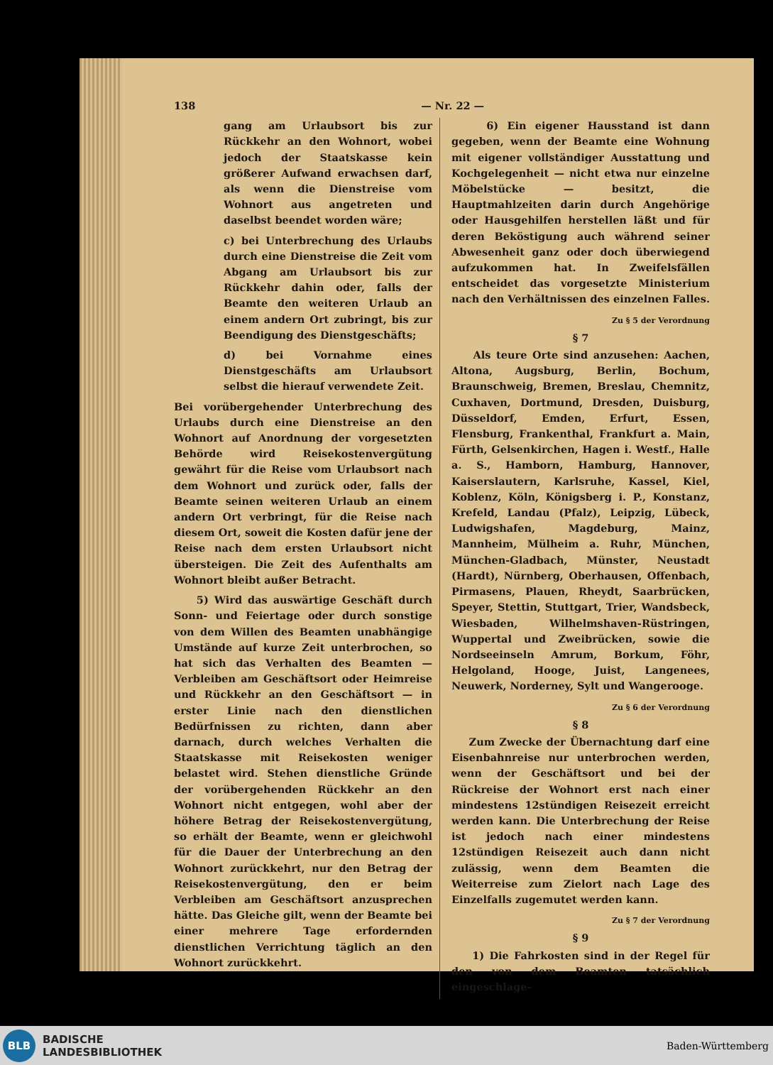138 — Nr. 22 —
gang am Urlaubsort bis zur Rückkehr an den Wohnort, wobei jedoch der Staatskasse kein größerer Aufwand erwachsen darf, als wenn die Dienstreise vom Wohnort aus angetreten und daselbst beendet worden wäre;
c) bei Unterbrechung des Urlaubs durch eine Dienstreise die Zeit vom Abgang am Urlaubsort bis zur Rückkehr dahin oder, falls der Beamte den weiteren Urlaub an einem andern Ort zubringt, bis zur Beendigung des Dienstgeschäfts;
d) bei Vornahme eines Dienstgeschäfts am Urlaubsort selbst die hierauf verwendete Zeit.
Bei vorübergehender Unterbrechung des Urlaubs durch eine Dienstreise an den Wohnort auf Anordnung der vorgesetzten Behörde wird Reisekostenvergütung gewährt für die Reise vom Urlaubsort nach dem Wohnort und zurück oder, falls der Beamte seinen weiteren Urlaub an einem andern Ort verbringt, für die Reise nach diesem Ort, soweit die Kosten dafür jene der Reise nach dem ersten Urlaubsort nicht übersteigen. Die Zeit des Aufenthalts am Wohnort bleibt außer Betracht.
5) Wird das auswärtige Geschäft durch Sonn- und Feiertage oder durch sonstige von dem Willen des Beamten unabhängige Umstände auf kurze Zeit unterbrochen, so hat sich das Verhalten des Beamten — Verbleiben am Geschäftsort oder Heimreise und Rückkehr an den Geschäftsort — in erster Linie nach den dienstlichen Bedürfnissen zu richten, dann aber darnach, durch welches Verhalten die Staatskasse mit Reisekosten weniger belastet wird. Stehen dienstliche Gründe der vorübergehenden Rückkehr an den Wohnort nicht entgegen, wohl aber der höhere Betrag der Reisekostenvergütung, so erhält der Beamte, wenn er gleichwohl für die Dauer der Unterbrechung an den Wohnort zurückkehrt, nur den Betrag der Reisekostenvergütung, den er beim Verbleiben am Geschäftsort anzusprechen hätte. Das Gleiche gilt, wenn der Beamte bei einer mehrere Tage erfordernden dienstlichen Verrichtung täglich an den Wohnort zurückkehrt.
6) Ein eigener Hausstand ist dann gegeben, wenn der Beamte eine Wohnung mit eigener vollständiger Ausstattung und Kochgelegenheit — nicht etwa nur einzelne Möbelstücke — besitzt, die Hauptmahlzeiten darin durch Angehörige oder Hausgehilfen herstellen läßt und für deren Beköstigung auch während seiner Abwesenheit ganz oder doch überwiegend aufzukommen hat. In Zweifelsfällen entscheidet das vorgesetzte Ministerium nach den Verhältnissen des einzelnen Falles.
Zu § 5 der Verordnung
§ 7
Als teure Orte sind anzusehen: Aachen, Altona, Augsburg, Berlin, Bochum, Braunschweig, Bremen, Breslau, Chemnitz, Cuxhaven, Dortmund, Dresden, Duisburg, Düsseldorf, Emden, Erfurt, Essen, Flensburg, Frankenthal, Frankfurt a. Main, Fürth, Gelsenkirchen, Hagen i. Westf., Halle a. S., Hamborn, Hamburg, Hannover, Kaiserslautern, Karlsruhe, Kassel, Kiel, Koblenz, Köln, Königsberg i. P., Konstanz, Krefeld, Landau (Pfalz), Leipzig, Lübeck, Ludwigshafen, Magdeburg, Mainz, Mannheim, Mülheim a. Ruhr, München, München-Gladbach, Münster, Neustadt (Hardt), Nürnberg, Oberhausen, Offenbach, Pirmasens, Plauen, Rheydt, Saarbrücken, Speyer, Stettin, Stuttgart, Trier, Wandsbeck, Wiesbaden, Wilhelmshaven-Rüstringen, Wuppertal und Zweibrücken, sowie die Nordseeinseln Amrum, Borkum, Föhr, Helgoland, Hooge, Juist, Langenees, Neuwerk, Norderney, Sylt und Wangerooge.
Zu § 6 der Verordnung
§ 8
Zum Zwecke der Übernachtung darf eine Eisenbahnreise nur unterbrochen werden, wenn der Geschäftsort und bei der Rückreise der Wohnort erst nach einer mindestens 12stündigen Reisezeit erreicht werden kann. Die Unterbrechung der Reise ist jedoch nach einer mindestens 12stündigen Reisezeit auch dann nicht zulässig, wenn dem Beamten die Weiterreise zum Zielort nach Lage des Einzelfalls zugemutet werden kann.
Zu § 7 der Verordnung
§ 9
1) Die Fahrkosten sind in der Regel für den von dem Beamten tatsächlich eingeschlage-
BLB
BADISCHE
LANDESBIBLIOTHEK
Baden-Württemberg